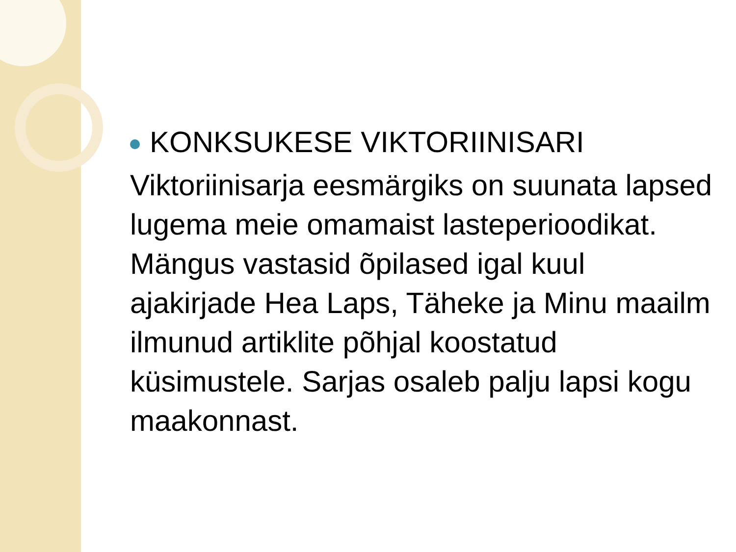KONKSUKESE VIKTORIINISARI
Viktoriinisarja eesmärgiks on suunata lapsed lugema meie omamaist lasteperioodikat. Mängus vastasid õpilased igal kuul ajakirjade Hea Laps, Täheke ja Minu maailm ilmunud artiklite põhjal koostatud küsimustele. Sarjas osaleb palju lapsi kogu maakonnast.